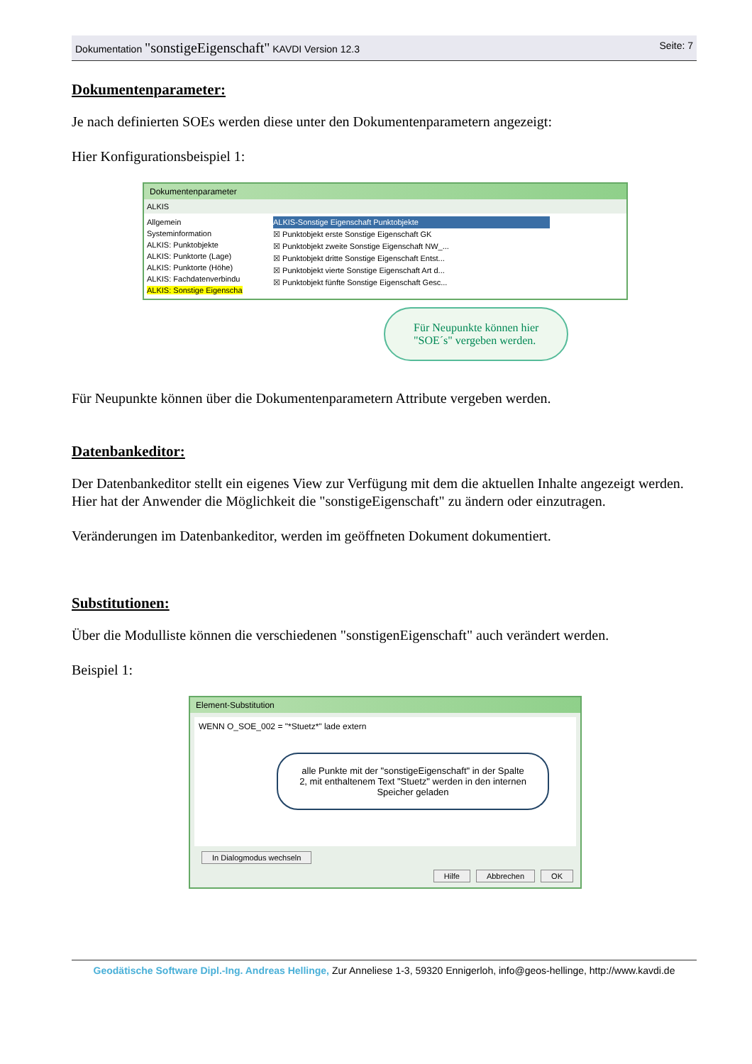Dokumentation "sonstigeEigenschaft" KAVDI Version 12.3 Seite: 7
Dokumentenparameter:
Je nach definierten SOEs werden diese unter den Dokumentenparametern angezeigt:
Hier Konfigurationsbeispiel 1:
Dokumentenparameter
ALKIS
Allgemein
Systeminformation
ALKIS: Punktobjekte
ALKIS: Punktorte (Lage)
ALKIS: Punktorte (Höhe)
ALKIS: Fachdatenverbindu
ALKIS: Sonstige Eigenscha
ALKIS-Sonstige Eigenschaft Punktobjekte
☒ Punktobjekt erste Sonstige Eigenschaft GK
☒ Punktobjekt zweite Sonstige Eigenschaft NW_...
☒ Punktobjekt dritte Sonstige Eigenschaft Entst...
☒ Punktobjekt vierte Sonstige Eigenschaft Art d...
☒ Punktobjekt fünfte Sonstige Eigenschaft Gesc...
Für Neupunkte können hier
"SOE´s" vergeben werden.
Für Neupunkte können über die Dokumentenparametern Attribute vergeben werden.
Datenbankeditor:
Der Datenbankeditor stellt ein eigenes View zur Verfügung mit dem die aktuellen Inhalte angezeigt werden. Hier hat der Anwender die Möglichkeit die "sonstigeEigenschaft" zu ändern oder einzutragen.
Veränderungen im Datenbankeditor, werden im geöffneten Dokument dokumentiert.
Substitutionen:
Über die Modulliste können die verschiedenen "sonstigenEigenschaft" auch verändert werden.
Beispiel 1:
Element-Substitution
WENN O_SOE_002 = "*Stuetz*" lade extern
alle Punkte mit der "sonstigeEigenschaft" in der Spalte 2, mit enthaltenem Text "Stuetz" werden in den internen Speicher geladen
In Dialogmodus wechseln
Hilfe Abbrechen OK
Geodätische Software Dipl.-Ing. Andreas Hellinge, Zur Anneliese 1-3, 59320 Ennigerloh, info@geos-hellinge, http://www.kavdi.de